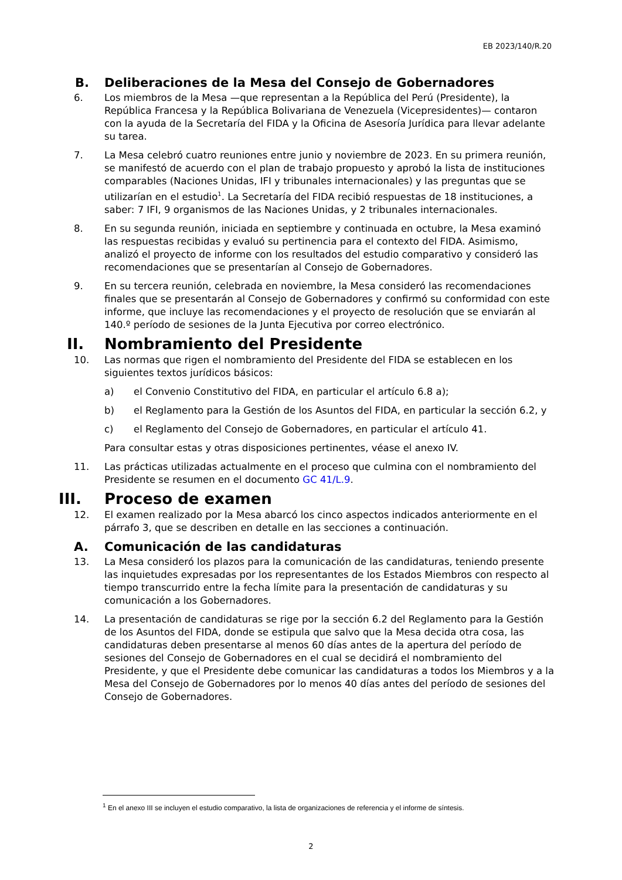EB 2023/140/R.20
B. Deliberaciones de la Mesa del Consejo de Gobernadores
6. Los miembros de la Mesa —que representan a la República del Perú (Presidente), la República Francesa y la República Bolivariana de Venezuela (Vicepresidentes)— contaron con la ayuda de la Secretaría del FIDA y la Oficina de Asesoría Jurídica para llevar adelante su tarea.
7. La Mesa celebró cuatro reuniones entre junio y noviembre de 2023. En su primera reunión, se manifestó de acuerdo con el plan de trabajo propuesto y aprobó la lista de instituciones comparables (Naciones Unidas, IFI y tribunales internacionales) y las preguntas que se utilizarían en el estudio<sup>1</sup>. La Secretaría del FIDA recibió respuestas de 18 instituciones, a saber: 7 IFI, 9 organismos de las Naciones Unidas, y 2 tribunales internacionales.
8. En su segunda reunión, iniciada en septiembre y continuada en octubre, la Mesa examinó las respuestas recibidas y evaluó su pertinencia para el contexto del FIDA. Asimismo, analizó el proyecto de informe con los resultados del estudio comparativo y consideró las recomendaciones que se presentarían al Consejo de Gobernadores.
9. En su tercera reunión, celebrada en noviembre, la Mesa consideró las recomendaciones finales que se presentarán al Consejo de Gobernadores y confirmó su conformidad con este informe, que incluye las recomendaciones y el proyecto de resolución que se enviarán al 140.º período de sesiones de la Junta Ejecutiva por correo electrónico.
II. Nombramiento del Presidente
10. Las normas que rigen el nombramiento del Presidente del FIDA se establecen en los siguientes textos jurídicos básicos:
a) el Convenio Constitutivo del FIDA, en particular el artículo 6.8 a);
b) el Reglamento para la Gestión de los Asuntos del FIDA, en particular la sección 6.2, y
c) el Reglamento del Consejo de Gobernadores, en particular el artículo 41.
Para consultar estas y otras disposiciones pertinentes, véase el anexo IV.
11. Las prácticas utilizadas actualmente en el proceso que culmina con el nombramiento del Presidente se resumen en el documento GC 41/L.9.
III. Proceso de examen
12. El examen realizado por la Mesa abarcó los cinco aspectos indicados anteriormente en el párrafo 3, que se describen en detalle en las secciones a continuación.
A. Comunicación de las candidaturas
13. La Mesa consideró los plazos para la comunicación de las candidaturas, teniendo presente las inquietudes expresadas por los representantes de los Estados Miembros con respecto al tiempo transcurrido entre la fecha límite para la presentación de candidaturas y su comunicación a los Gobernadores.
14. La presentación de candidaturas se rige por la sección 6.2 del Reglamento para la Gestión de los Asuntos del FIDA, donde se estipula que salvo que la Mesa decida otra cosa, las candidaturas deben presentarse al menos 60 días antes de la apertura del período de sesiones del Consejo de Gobernadores en el cual se decidirá el nombramiento del Presidente, y que el Presidente debe comunicar las candidaturas a todos los Miembros y a la Mesa del Consejo de Gobernadores por lo menos 40 días antes del período de sesiones del Consejo de Gobernadores.
<sup>1</sup> En el anexo III se incluyen el estudio comparativo, la lista de organizaciones de referencia y el informe de síntesis.
2